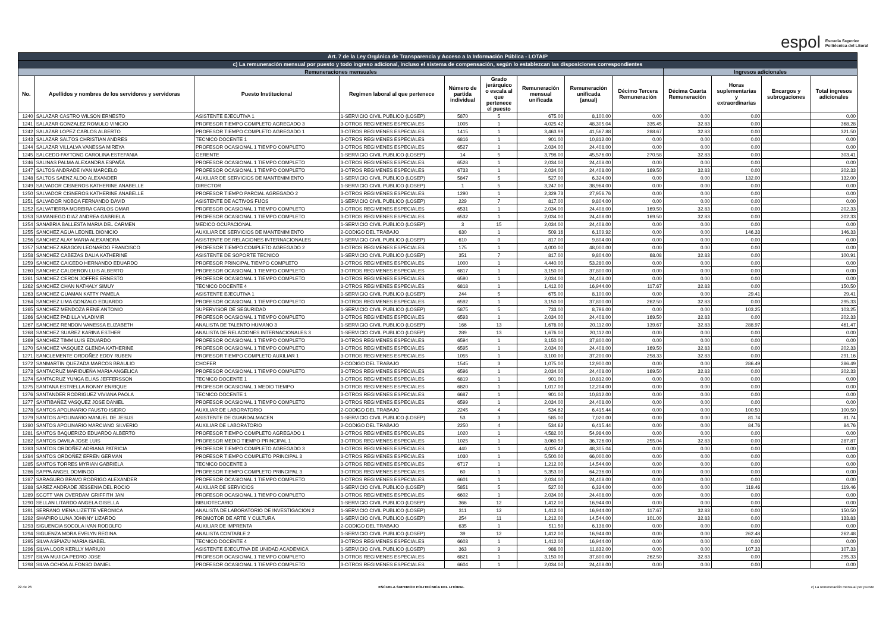espol Escuela Superior
Politécnica del Litoral
| Art. 7 de la Ley Orgánica de Transparencia y Acceso a la Información Pública - LOTAIP | | | | | | | | | | | | |
| --- | --- | --- | --- | --- | --- | --- | --- | --- | --- | --- | --- | --- |
| c) La remuneración mensual por puesto y todo ingreso adicional, incluso el sistema de compensación, según lo establezcan las disposiciones correspondientes | | | | | | | | | | | | |
| Remuneraciones mensuales | | | | | | | | | Ingresos adicionales | | | |
| No. | Apellidos y nombres de los servidores y servidoras | Puesto Institucional | Regimen laboral al que pertenece | Número de partida individual | Grado jerárquico o escala al que pertenece el puesto | Remuneración mensual unificada | Remuneración unificada (anual) | Décimo Tercera Remuneración | Décima Cuarta Remuneración | Horas suplementarias y extraordinarias | Encargos y subrogaciones | Total ingresos adicionales |
| 1240 | SALAZAR CASTRO WILSON ERNESTO | ASISTENTE EJECUTIVA 1 | 1-SERVICIO CIVIL PUBLICO (LOSEP) | 5870 | 5 | 675.00 | 8,100.00 | 0.00 | 0.00 | 0.00 | | 0.00 |
| 1241 | SALAZAR GONZALEZ ROMULO VINICIO | PROFESOR TIEMPO COMPLETO AGREGADO 3 | 3-OTROS REGIMENES ESPECIALES | 1005 | 1 | 4,025.42 | 48,305.04 | 335.45 | 32.83 | 0.00 | | 368.28 |
| 1242 | SALAZAR LOPEZ CARLOS ALBERTO | PROFESOR TIEMPO COMPLETO AGREGADO 1 | 3-OTROS REGIMENES ESPECIALES | 1415 | 1 | 3,463.99 | 41,567.88 | 288.67 | 32.83 | 0.00 | | 321.50 |
| 1243 | SALAZAR SALTOS CHRISTIAN ANDRES | TECNICO DOCENTE 1 | 3-OTROS REGIMENES ESPECIALES | 6816 | 1 | 901.00 | 10,812.00 | 0.00 | 0.00 | 0.00 | | 0.00 |
| 1244 | SALAZAR VILLALVA VANESSA MIREYA | PROFESOR OCASIONAL 1 TIEMPO COMPLETO | 3-OTROS REGIMENES ESPECIALES | 6527 | 1 | 2,034.00 | 24,408.00 | 0.00 | 0.00 | 0.00 | | 0.00 |
| 1245 | SALCEDO FAYTONG CAROLINA ESTEFANIA | GERENTE | 1-SERVICIO CIVIL PUBLICO (LOSEP) | 14 | 5 | 3,798.00 | 45,576.00 | 270.58 | 32.83 | 0.00 | | 303.41 |
| 1246 | SALINAS PALMA ALEXANDRA ESPAÑA | PROFESOR OCASIONAL 1 TIEMPO COMPLETO | 3-OTROS REGIMENES ESPECIALES | 6528 | 1 | 2,034.00 | 24,408.00 | 0.00 | 0.00 | 0.00 | | 0.00 |
| 1247 | SALTOS ANDRADE IVAN MARCELO | PROFESOR OCASIONAL 1 TIEMPO COMPLETO | 3-OTROS REGIMENES ESPECIALES | 6733 | 1 | 2,034.00 | 24,408.00 | 169.50 | 32.83 | 0.00 | | 202.33 |
| 1248 | SALTOS SAENZ ALDO ALEXANDER | AUXILIAR DE SERVICIOS DE MANTENIMIENTO | 1-SERVICIO CIVIL PUBLICO (LOSEP) | 5847 | 5 | 527.00 | 6,324.00 | 0.00 | 0.00 | 132.00 | | 132.00 |
| 1249 | SALVADOR CISNEROS KATHERINE ANABELLE | DIRECTOR | 1-SERVICIO CIVIL PUBLICO (LOSEP) | 1 | 5 | 3,247.00 | 38,964.00 | 0.00 | 0.00 | 0.00 | | 0.00 |
| 1250 | SALVADOR CISNEROS KATHERINE ANABELLE | PROFESOR TIEMPO PARCIAL AGREGADO 2 | 3-OTROS REGIMENES ESPECIALES | 1290 | 1 | 2,329.73 | 27,956.76 | 0.00 | 0.00 | 0.00 | | 0.00 |
| 1251 | SALVADOR NOBOA FERNANDO DAVID | ASISTENTE DE ACTIVOS FIJOS | 1-SERVICIO CIVIL PUBLICO (LOSEP) | 229 | 7 | 817.00 | 9,804.00 | 0.00 | 0.00 | 0.00 | | 0.00 |
| 1252 | SALVATIERRA MOREIRA CARLOS OMAR | PROFESOR OCASIONAL 1 TIEMPO COMPLETO | 3-OTROS REGIMENES ESPECIALES | 6531 | 1 | 2,034.00 | 24,408.00 | 169.50 | 32.83 | 0.00 | | 202.33 |
| 1253 | SAMANIEGO DIAZ ANDREA GABRIELA | PROFESOR OCASIONAL 1 TIEMPO COMPLETO | 3-OTROS REGIMENES ESPECIALES | 6532 | 1 | 2,034.00 | 24,408.00 | 169.50 | 32.83 | 0.00 | | 202.33 |
| 1254 | SANABRIA BALLESTA MARIA DEL CARMEN | MEDICO OCUPACIONAL | 1-SERVICIO CIVIL PUBLICO (LOSEP) | 3 | 15 | 2,034.00 | 24,408.00 | 0.00 | 0.00 | 0.00 | | 0.00 |
| 1255 | SANCHEZ AGUA LEONEL DIONICIO | AUXILIAR DE SERVICIOS DE MANTENIMIENTO | 2-CODIGO DEL TRABAJO | 630 | 1 | 509.16 | 6,109.92 | 0.00 | 0.00 | 146.33 | | 146.33 |
| 1256 | SANCHEZ ALAY MARIA ALEXANDRA | ASISTENTE DE RELACIONES INTERNACIONALES | 1-SERVICIO CIVIL PUBLICO (LOSEP) | 610 | 0 | 817.00 | 9,804.00 | 0.00 | 0.00 | 0.00 | | 0.00 |
| 1257 | SANCHEZ ARAGON LEONARDO FRANCISCO | PROFESOR TIEMPO COMPLETO AGREGADO 2 | 3-OTROS REGIMENES ESPECIALES | 175 | 1 | 4,000.00 | 48,000.00 | 0.00 | 0.00 | 0.00 | | 0.00 |
| 1258 | SANCHEZ CABEZAS DALIA KATHERINE | ASISTENTE DE SOPORTE TECNICO | 1-SERVICIO CIVIL PUBLICO (LOSEP) | 351 | 7 | 817.00 | 9,804.00 | 68.08 | 32.83 | 0.00 | | 100.91 |
| 1259 | SANCHEZ CAICEDO HERNANDO EDUARDO | PROFESOR PRINCIPAL TIEMPO COMPLETO | 3-OTROS REGIMENES ESPECIALES | 1000 | 1 | 4,440.00 | 53,280.00 | 0.00 | 0.00 | 0.00 | | 0.00 |
| 1260 | SANCHEZ CALDERON LUIS ALBERTO | PROFESOR OCASIONAL 1 TIEMPO COMPLETO | 3-OTROS REGIMENES ESPECIALES | 6817 | 1 | 3,150.00 | 37,800.00 | 0.00 | 0.00 | 0.00 | | 0.00 |
| 1261 | SANCHEZ CERON JOFFRE ERNESTO | PROFESOR OCASIONAL 1 TIEMPO COMPLETO | 3-OTROS REGIMENES ESPECIALES | 6590 | 1 | 2,034.00 | 24,408.00 | 0.00 | 0.00 | 0.00 | | 0.00 |
| 1262 | SANCHEZ CHAN NATHALY SIMUY | TECNICO DOCENTE 4 | 3-OTROS REGIMENES ESPECIALES | 6818 | 1 | 1,412.00 | 16,944.00 | 117.67 | 32.83 | 0.00 | | 150.50 |
| 1263 | SANCHEZ GUAMAN KATTY PAMELA | ASISTENTE EJECUTIVA 1 | 1-SERVICIO CIVIL PUBLICO (LOSEP) | 244 | 5 | 675.00 | 8,100.00 | 0.00 | 0.00 | 29.41 | | 29.41 |
| 1264 | SANCHEZ LIMA GONZALO EDUARDO | PROFESOR OCASIONAL 1 TIEMPO COMPLETO | 3-OTROS REGIMENES ESPECIALES | 6592 | 1 | 3,150.00 | 37,800.00 | 262.50 | 32.83 | 0.00 | | 295.33 |
| 1265 | SANCHEZ MENDOZA RENE ANTONIO | SUPERVISOR DE SEGURIDAD | 1-SERVICIO CIVIL PUBLICO (LOSEP) | 5875 | 5 | 733.00 | 8,796.00 | 0.00 | 0.00 | 103.25 | | 103.25 |
| 1266 | SANCHEZ PADILLA VLADIMIR | PROFESOR OCASIONAL 1 TIEMPO COMPLETO | 3-OTROS REGIMENES ESPECIALES | 6593 | 1 | 2,034.00 | 24,408.00 | 169.50 | 32.83 | 0.00 | | 202.33 |
| 1267 | SANCHEZ RENDON VANESSA ELIZABETH | ANALISTA DE TALENTO HUMANO 3 | 1-SERVICIO CIVIL PUBLICO (LOSEP) | 166 | 13 | 1,676.00 | 20,112.00 | 139.67 | 32.83 | 288.97 | | 461.47 |
| 1268 | SANCHEZ SUAREZ KARINA ESTHER | ANALISTA DE RELACIONES INTERNACIONALES 3 | 1-SERVICIO CIVIL PUBLICO (LOSEP) | 289 | 13 | 1,676.00 | 20,112.00 | 0.00 | 0.00 | 0.00 | | 0.00 |
| 1269 | SANCHEZ TIMM LUIS EDUARDO | PROFESOR OCASIONAL 1 TIEMPO COMPLETO | 3-OTROS REGIMENES ESPECIALES | 6594 | 1 | 3,150.00 | 37,800.00 | 0.00 | 0.00 | 0.00 | | 0.00 |
| 1270 | SANCHEZ VASQUEZ GLENDA KATHERINE | PROFESOR OCASIONAL 1 TIEMPO COMPLETO | 3-OTROS REGIMENES ESPECIALES | 6595 | 1 | 2,034.00 | 24,408.00 | 169.50 | 32.83 | 0.00 | | 202.33 |
| 1271 | SANCLEMENTE ORDOÑEZ EDDY RUBEN | PROFESOR TIEMPO COMPLETO AUXILIAR 1 | 3-OTROS REGIMENES ESPECIALES | 1055 | 1 | 3,100.00 | 37,200.00 | 258.33 | 32.83 | 0.00 | | 291.16 |
| 1272 | SANMARTIN QUEZADA MARCOS BRAULIO | CHOFER | 2-CODIGO DEL TRABAJO | 1545 | 3 | 1,075.00 | 12,900.00 | 0.00 | 0.00 | 286.49 | | 286.49 |
| 1273 | SANTACRUZ MARIDUEÑA MARIA ANGELICA | PROFESOR OCASIONAL 1 TIEMPO COMPLETO | 3-OTROS REGIMENES ESPECIALES | 6596 | 1 | 2,034.00 | 24,408.00 | 169.50 | 32.83 | 0.00 | | 202.33 |
| 1274 | SANTACRUZ YUNGA ELIAS JEFFERSSON | TECNICO DOCENTE 1 | 3-OTROS REGIMENES ESPECIALES | 6819 | 1 | 901.00 | 10,812.00 | 0.00 | 0.00 | 0.00 | | 0.00 |
| 1275 | SANTANA ESTRELLA RONNY ENRIQUE | PROFESOR OCASIONAL 1 MEDIO TIEMPO | 3-OTROS REGIMENES ESPECIALES | 6820 | 1 | 1,017.00 | 12,204.00 | 0.00 | 0.00 | 0.00 | | 0.00 |
| 1276 | SANTANDER RODRIGUEZ VIVIANA PAOLA | TECNICO DOCENTE 1 | 3-OTROS REGIMENES ESPECIALES | 6687 | 1 | 901.00 | 10,812.00 | 0.00 | 0.00 | 0.00 | | 0.00 |
| 1277 | SANTIBAÑEZ VASQUEZ JOSE DANIEL | PROFESOR OCASIONAL 1 TIEMPO COMPLETO | 3-OTROS REGIMENES ESPECIALES | 6599 | 1 | 2,034.00 | 24,408.00 | 0.00 | 0.00 | 0.00 | | 0.00 |
| 1278 | SANTOS APOLINARIO FAUSTO ISIDRO | AUXILIAR DE LABORATORIO | 2-CODIGO DEL TRABAJO | 2245 | 4 | 534.62 | 6,415.44 | 0.00 | 0.00 | 100.50 | | 100.50 |
| 1279 | SANTOS APOLINARIO MANUEL DE JESUS | ASISTENTE DE GUARDALMACEN | 1-SERVICIO CIVIL PUBLICO (LOSEP) | 53 | 3 | 585.00 | 7,020.00 | 0.00 | 0.00 | 81.74 | | 81.74 |
| 1280 | SANTOS APOLINARIO MARCIANO SILVERIO | AUXILIAR DE LABORATORIO | 2-CODIGO DEL TRABAJO | 2250 | 4 | 534.62 | 6,415.44 | 0.00 | 0.00 | 84.76 | | 84.76 |
| 1281 | SANTOS BAQUERIZO EDUARDO ALBERTO | PROFESOR TIEMPO COMPLETO AGREGADO 1 | 3-OTROS REGIMENES ESPECIALES | 1020 | 1 | 4,582.00 | 54,984.00 | 0.00 | 0.00 | 0.00 | | 0.00 |
| 1282 | SANTOS DAVILA JOSE LUIS | PROFESOR MEDIO TIEMPO PRINCIPAL 1 | 3-OTROS REGIMENES ESPECIALES | 1025 | 1 | 3,060.50 | 36,726.00 | 255.04 | 32.83 | 0.00 | | 287.87 |
| 1283 | SANTOS ORDOÑEZ ADRIANA PATRICIA | PROFESOR TIEMPO COMPLETO AGREGADO 3 | 3-OTROS REGIMENES ESPECIALES | 440 | 1 | 4,025.42 | 48,305.04 | 0.00 | 0.00 | 0.00 | | 0.00 |
| 1284 | SANTOS ORDOÑEZ EFREN GERMAN | PROFESOR TIEMPO COMPLETO PRINCIPAL 3 | 3-OTROS REGIMENES ESPECIALES | 1030 | 1 | 5,500.00 | 66,000.00 | 0.00 | 0.00 | 0.00 | | 0.00 |
| 1285 | SANTOS TORRES MYRIAN GABRIELA | TECNICO DOCENTE 3 | 3-OTROS REGIMENES ESPECIALES | 6717 | 1 | 1,212.00 | 14,544.00 | 0.00 | 0.00 | 0.00 | | 0.00 |
| 1286 | SAPPA ANGEL DOMINGO | PROFESOR TIEMPO COMPLETO PRINCIPAL 3 | 3-OTROS REGIMENES ESPECIALES | 60 | 1 | 5,353.00 | 64,236.00 | 0.00 | 0.00 | 0.00 | | 0.00 |
| 1287 | SARAGURO BRAVO RODRIGO ALEXANDER | PROFESOR OCASIONAL 1 TIEMPO COMPLETO | 3-OTROS REGIMENES ESPECIALES | 6601 | 1 | 2,034.00 | 24,408.00 | 0.00 | 0.00 | 0.00 | | 0.00 |
| 1288 | SAREZ ANDRADE JESSENIA DEL ROCIO | AUXILIAR DE SERVICIOS | 1-SERVICIO CIVIL PUBLICO (LOSEP) | 5851 | 5 | 527.00 | 6,324.00 | 0.00 | 0.00 | 119.46 | | 119.46 |
| 1289 | SCOTT VAN OVERDAM GRIFFITH JAN | PROFESOR OCASIONAL 1 TIEMPO COMPLETO | 3-OTROS REGIMENES ESPECIALES | 6602 | 1 | 2,034.00 | 24,408.00 | 0.00 | 0.00 | 0.00 | | 0.00 |
| 1290 | SELLAN LITARDO ANGELA GISELLA | BIBLIOTECARIO | 1-SERVICIO CIVIL PUBLICO (LOSEP) | 366 | 12 | 1,412.00 | 16,944.00 | 0.00 | 0.00 | 0.00 | | 0.00 |
| 1291 | SERRANO MENA LIZETTE VERONICA | ANALISTA DE LABORATORIO DE INVESTIGACION 2 | 1-SERVICIO CIVIL PUBLICO (LOSEP) | 311 | 12 | 1,412.00 | 16,944.00 | 117.67 | 32.83 | 0.00 | | 150.50 |
| 1292 | SHAPIRO LUNA JOHNNY LIZARDO | PROMOTOR DE ARTE Y CULTURA | 1-SERVICIO CIVIL PUBLICO (LOSEP) | 254 | 11 | 1,212.00 | 14,544.00 | 101.00 | 32.83 | 0.00 | | 133.83 |
| 1293 | SIGUENCIA SOCOLA IVAN RODOLFO | AUXILIAR DE IMPRENTA | 2-CODIGO DEL TRABAJO | 635 | 1 | 511.50 | 6,138.00 | 0.00 | 0.00 | 0.00 | | 0.00 |
| 1294 | SIGUENZA MORA EVELYN REGINA | ANALISTA CONTABLE 2 | 1-SERVICIO CIVIL PUBLICO (LOSEP) | 39 | 12 | 1,412.00 | 16,944.00 | 0.00 | 0.00 | 262.48 | | 262.48 |
| 1295 | SILVA ASPIAZU MARIA ISABEL | TECNICO DOCENTE 4 | 3-OTROS REGIMENES ESPECIALES | 6603 | 1 | 1,412.00 | 16,944.00 | 0.00 | 0.00 | 0.00 | | 0.00 |
| 1296 | SILVA LOOR KERLLY MARIUXI | ASISTENTE EJECUTIVA DE UNIDAD ACADEMICA | 1-SERVICIO CIVIL PUBLICO (LOSEP) | 363 | 9 | 986.00 | 11,832.00 | 0.00 | 0.00 | 107.33 | | 107.33 |
| 1297 | SILVA MUJICA PEDRO JOSE | PROFESOR OCASIONAL 1 TIEMPO COMPLETO | 3-OTROS REGIMENES ESPECIALES | 6821 | 1 | 3,150.00 | 37,800.00 | 262.50 | 32.83 | 0.00 | | 295.33 |
| 1298 | SILVA OCHOA ALFONSO DANIEL | PROFESOR OCASIONAL 1 TIEMPO COMPLETO | 3-OTROS REGIMENES ESPECIALES | 6604 | 1 | 2,034.00 | 24,408.00 | 0.00 | 0.00 | 0.00 | | 0.00 |
22 de 26 ESCUELA SUPERIOR POLITECNICA DEL LITORAL c) La remuneración mensual por puesto